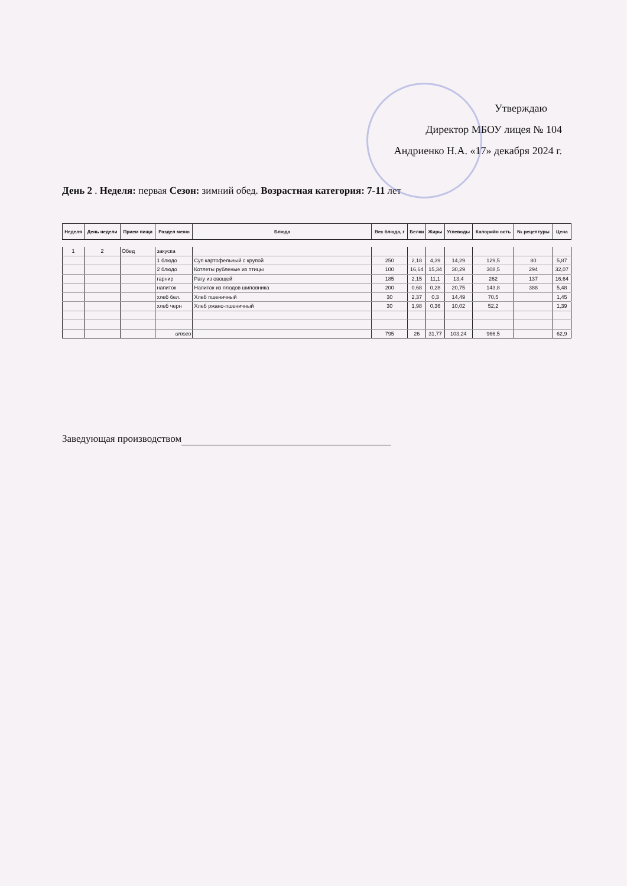Утверждаю
Директор МБОУ лицея № 104
Андриенко Н.А. «17» декабря 2024 г.
День 2 . Неделя: первая Сезон: зимний обед. Возрастная категория: 7-11 лет
| Неделя | День недели | Прием пищи | Раздел меню | Блюда | Вес блюда, г | Белки | Жиры | Углеводы | Калорийн ость | № рецептуры | Цена |
| --- | --- | --- | --- | --- | --- | --- | --- | --- | --- | --- | --- |
| 1 | 2 | Обед | закуска | | | | | | | | |
| | | | 1 блюдо | Суп картофельный с крупой | 250 | 2,18 | 4,39 | 14,29 | 129,5 | 80 | 5,87 |
| | | | 2 блюдо | Котлеты рубленые из птицы | 100 | 16,64 | 15,34 | 30,29 | 308,5 | 294 | 32,07 |
| | | | гарнир | Рагу из овощей | 185 | 2,15 | 11,1 | 13,4 | 262 | 137 | 16,64 |
| | | | напиток | Напиток из плодов шиповника | 200 | 0,68 | 0,28 | 20,75 | 143,8 | 388 | 5,48 |
| | | | хлеб бел. | Хлеб пшеничный | 30 | 2,37 | 0,3 | 14,49 | 70,5 | | 1,45 |
| | | | хлеб черн | Хлеб ржано-пшеничный | 30 | 1,98 | 0,36 | 10,02 | 52,2 | | 1,39 |
| | | | итого | | 795 | 26 | 31,77 | 103,24 | 966,5 | | 62,9 |
Заведующая производством